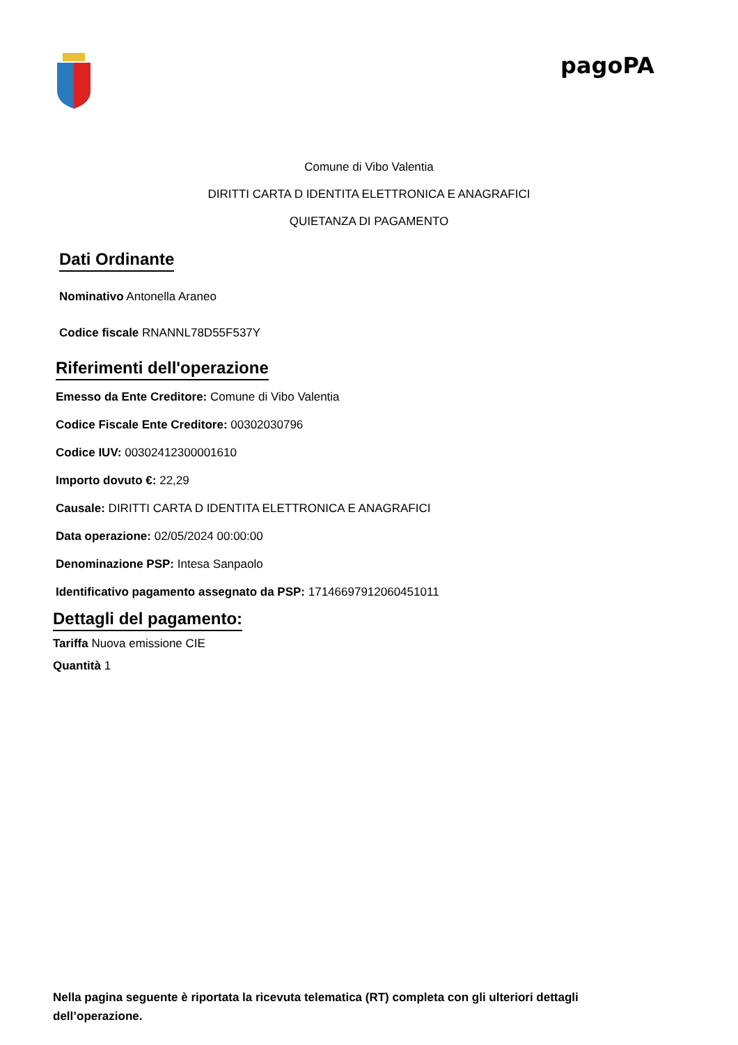pagoPA
Comune di Vibo Valentia
DIRITTI CARTA D IDENTITA ELETTRONICA E ANAGRAFICI
QUIETANZA DI PAGAMENTO
Dati Ordinante
Nominativo Antonella Araneo
Codice fiscale RNANNL78D55F537Y
Riferimenti dell'operazione
Emesso da Ente Creditore: Comune di Vibo Valentia
Codice Fiscale Ente Creditore: 00302030796
Codice IUV: 00302412300001610
Importo dovuto €: 22,29
Causale: DIRITTI CARTA D IDENTITA ELETTRONICA E ANAGRAFICI
Data operazione: 02/05/2024 00:00:00
Denominazione PSP: Intesa Sanpaolo
Identificativo pagamento assegnato da PSP: 17146697912060451011
Dettagli del pagamento:
Tariffa Nuova emissione CIE
Quantità 1
Nella pagina seguente è riportata la ricevuta telematica (RT) completa con gli ulteriori dettagli dell’operazione.